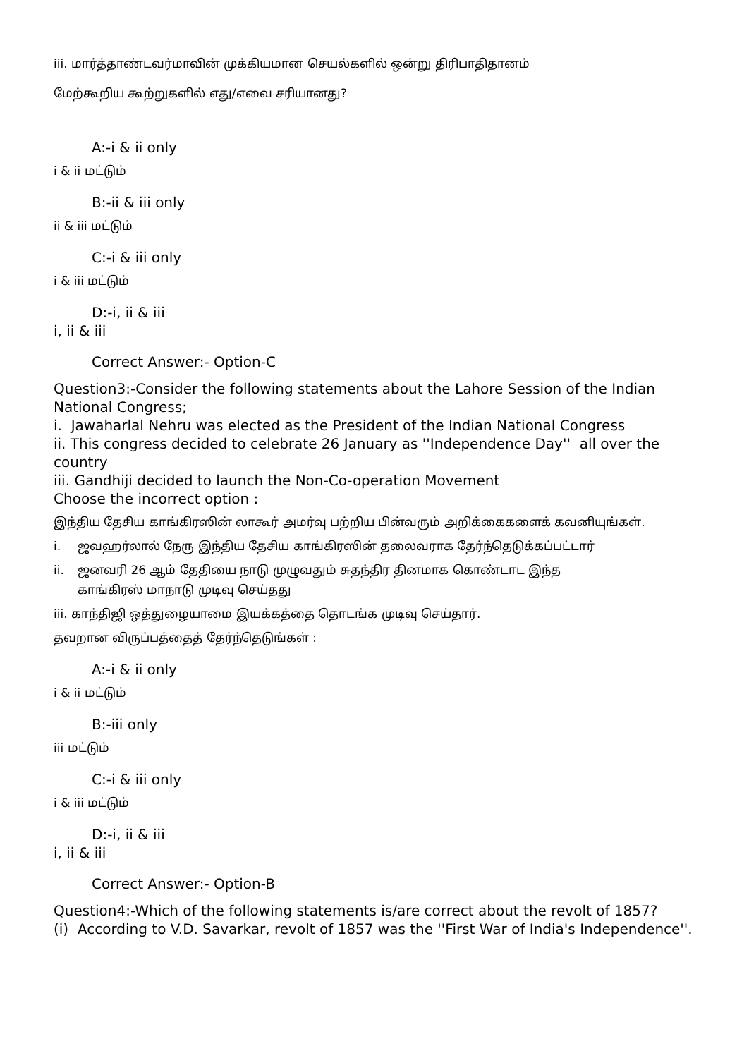iii. மார்த்தாண்டவர்மாவின் முக்கியமான செயல்களில் ஒன்று திரிபாதிதானம்
மேற்கூறிய கூற்றுகளில் எது/எவை சரியானது?
A:-i & ii only
i & ii மட்டும்
B:-ii & iii only
ii & iii மட்டும்
C:-i & iii only
i & iii மட்டும்
D:-i, ii & iii
i, ii & iii
Correct Answer:- Option-C
Question3:-Consider the following statements about the Lahore Session of the Indian National Congress;
i. Jawaharlal Nehru was elected as the President of the Indian National Congress
ii. This congress decided to celebrate 26 January as ''Independence Day'' all over the country
iii. Gandhiji decided to launch the Non-Co-operation Movement
Choose the incorrect option :
இந்திய தேசிய காங்கிரஸின் லாகூர் அமர்வு பற்றிய பின்வரும் அறிக்கைகளைக் கவனியுங்கள்.
i. ஜவஹர்லால் நேரு இந்திய தேசிய காங்கிரஸின் தலைவராக தேர்ந்தெடுக்கப்பட்டார்
ii. ஜனவரி 26 ஆம் தேதியை நாடு முழுவதும் சுதந்திர தினமாக கொண்டாட இந்த
காங்கிரஸ் மாநாடு முடிவு செய்தது
iii. காந்திஜி ஒத்துழையாமை இயக்கத்தை தொடங்க முடிவு செய்தார்.
தவறான விருப்பத்தைத் தேர்ந்தெடுங்கள் :
A:-i & ii only
i & ii மட்டும்
B:-iii only
iii மட்டும்
C:-i & iii only
i & iii மட்டும்
D:-i, ii & iii
i, ii & iii
Correct Answer:- Option-B
Question4:-Which of the following statements is/are correct about the revolt of 1857?
(i) According to V.D. Savarkar, revolt of 1857 was the ''First War of India's Independence''.